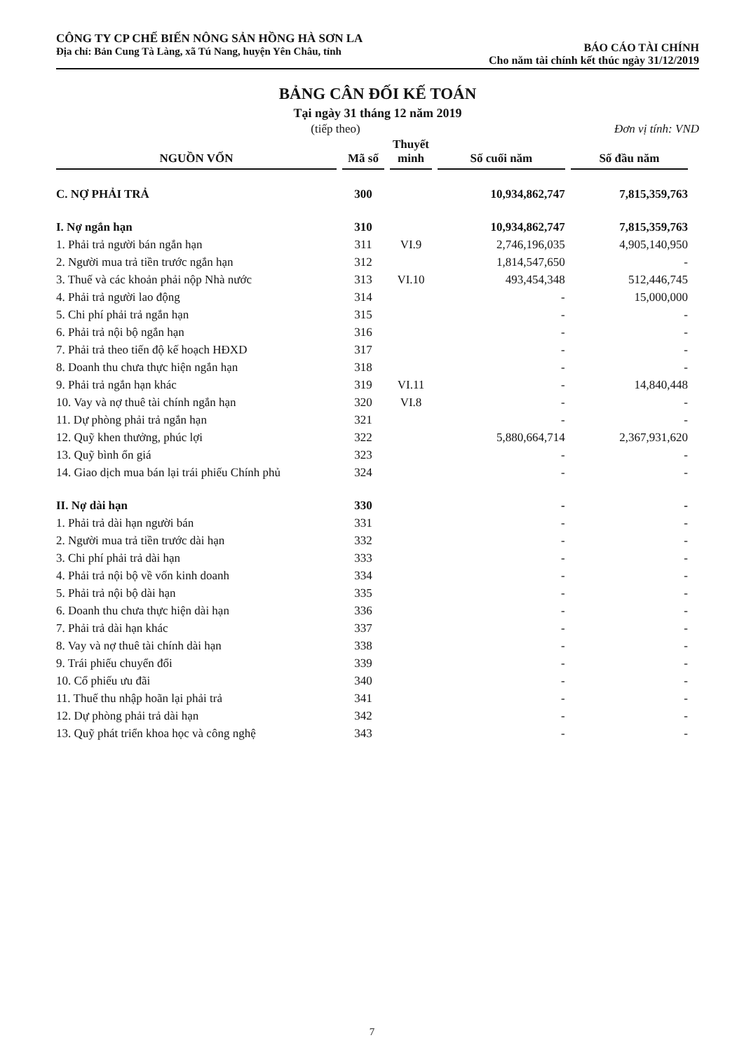CÔNG TY CP CHẾ BIẾN NÔNG SẢN HỒNG HÀ SƠN LA
Địa chỉ: Bản Cung Tà Làng, xã Tú Nang, huyện Yên Châu, tỉnh
BÁO CÁO TÀI CHÍNH
Cho năm tài chính kết thúc ngày 31/12/2019
BẢNG CÂN ĐỐI KẾ TOÁN
Tại ngày 31 tháng 12 năm 2019
(tiếp theo) Đơn vị tính: VND
| NGUỒN VỐN | Mã số | Thuyết minh | Số cuối năm | Số đầu năm |
| --- | --- | --- | --- | --- |
| C. NỢ PHẢI TRẢ | 300 | | 10,934,862,747 | 7,815,359,763 |
| I. Nợ ngắn hạn | 310 | | 10,934,862,747 | 7,815,359,763 |
| 1. Phải trả người bán ngắn hạn | 311 | VI.9 | 2,746,196,035 | 4,905,140,950 |
| 2. Người mua trả tiền trước ngắn hạn | 312 | | 1,814,547,650 | - |
| 3. Thuế và các khoản phải nộp Nhà nước | 313 | VI.10 | 493,454,348 | 512,446,745 |
| 4. Phải trả người lao động | 314 | | - | 15,000,000 |
| 5. Chi phí phải trả ngắn hạn | 315 | | - | - |
| 6. Phải trả nội bộ ngắn hạn | 316 | | - | - |
| 7. Phải trả theo tiến độ kế hoạch HĐXD | 317 | | - | - |
| 8. Doanh thu chưa thực hiện ngắn hạn | 318 | | - | - |
| 9. Phải trả ngắn hạn khác | 319 | VI.11 | - | 14,840,448 |
| 10. Vay và nợ thuê tài chính ngắn hạn | 320 | VI.8 | - | - |
| 11. Dự phòng phải trả ngắn hạn | 321 | | - | - |
| 12. Quỹ khen thưởng, phúc lợi | 322 | | 5,880,664,714 | 2,367,931,620 |
| 13. Quỹ bình ổn giá | 323 | | - | - |
| 14. Giao dịch mua bán lại trái phiếu Chính phủ | 324 | | - | - |
| II. Nợ dài hạn | 330 | | - | - |
| 1. Phải trả dài hạn người bán | 331 | | - | - |
| 2. Người mua trả tiền trước dài hạn | 332 | | - | - |
| 3. Chi phí phải trả dài hạn | 333 | | - | - |
| 4. Phải trả nội bộ về vốn kinh doanh | 334 | | - | - |
| 5. Phải trả nội bộ dài hạn | 335 | | - | - |
| 6. Doanh thu chưa thực hiện dài hạn | 336 | | - | - |
| 7. Phải trả dài hạn khác | 337 | | - | - |
| 8. Vay và nợ thuê tài chính dài hạn | 338 | | - | - |
| 9. Trái phiếu chuyển đổi | 339 | | - | - |
| 10. Cổ phiếu ưu đãi | 340 | | - | - |
| 11. Thuế thu nhập hoãn lại phải trả | 341 | | - | - |
| 12. Dự phòng phải trả dài hạn | 342 | | - | - |
| 13. Quỹ phát triển khoa học và công nghệ | 343 | | - | - |
7